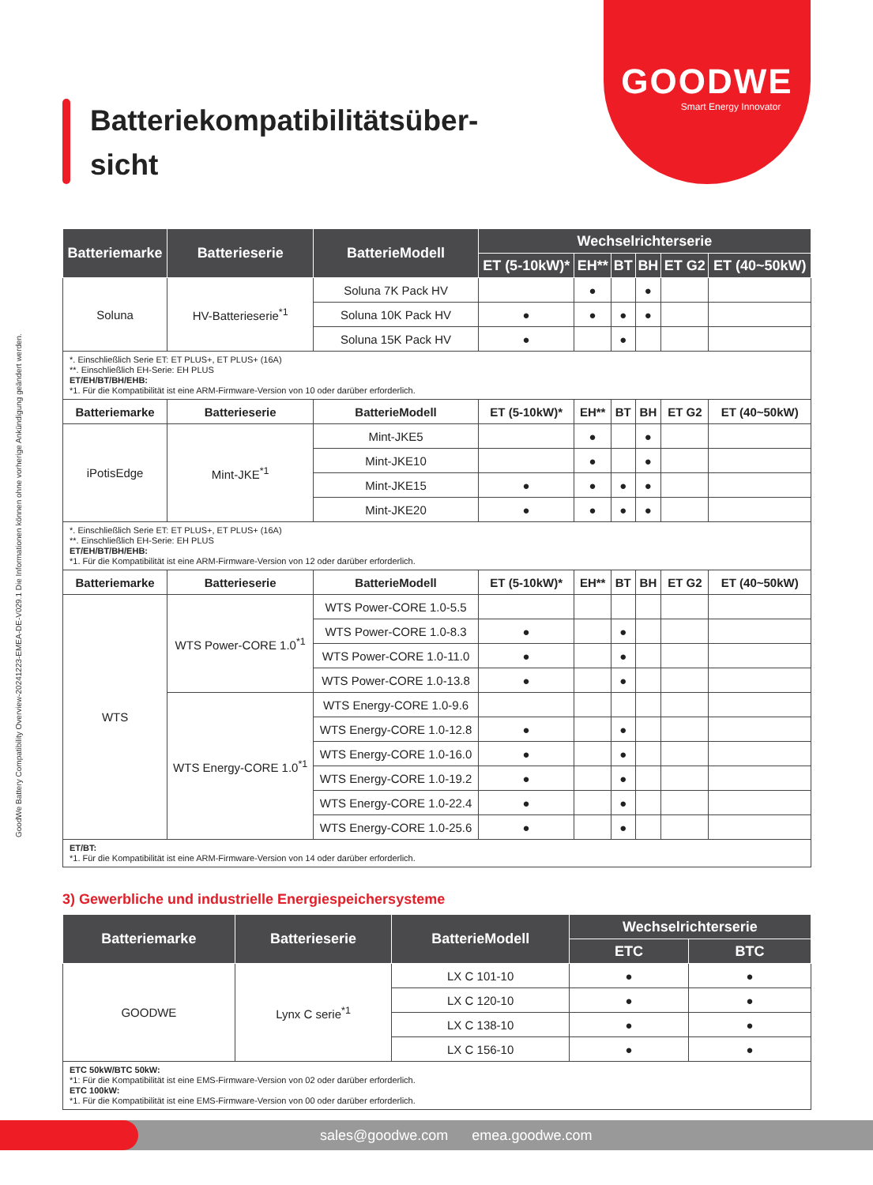GOODWE
Smart Energy Innovator
Batteriekompatibilitätsüber-
sicht
GoodWe Battery Compatibility Overview-20241223-EMEA-DE-V029.1 Die Informationen können ohne vorherige Ankündigung geändert werden.
| Batteriemarke | Batterieserie | BatterieModell | Wechselrichterserie | | | | | |
| --- | --- | --- | --- | --- | --- | --- | --- | --- |
| | | | ET (5-10kW)* | EH** | BT | BH | ET G2 | ET (40~50kW) |
| Soluna | HV-Batterieserie<sup>*1</sup> | Soluna 7K Pack HV | | ● | | ● | | |
| | | Soluna 10K Pack HV | ● | ● | ● | ● | | |
| | | Soluna 15K Pack HV | ● | | ● | | | |
| *. Einschließlich Serie ET: ET PLUS+, ET PLUS+ (16A) **. Einschließlich EH-Serie: EH PLUS ET/EH/BT/BH/EHB: *1. Für die Kompatibilität ist eine ARM-Firmware-Version von 10 oder darüber erforderlich. | | | | | | | | |
| Batteriemarke | Batterieserie | BatterieModell | ET (5-10kW)* | EH** | BT | BH | ET G2 | ET (40~50kW) |
| iPotisEdge | Mint-JKE<sup>*1</sup> | Mint-JKE5 | | ● | | ● | | |
| | | Mint-JKE10 | | ● | | ● | | |
| | | Mint-JKE15 | ● | ● | ● | ● | | |
| | | Mint-JKE20 | ● | ● | ● | ● | | |
| *. Einschließlich Serie ET: ET PLUS+, ET PLUS+ (16A) **. Einschließlich EH-Serie: EH PLUS ET/EH/BT/BH/EHB: *1. Für die Kompatibilität ist eine ARM-Firmware-Version von 12 oder darüber erforderlich. | | | | | | | | |
| Batteriemarke | Batterieserie | BatterieModell | ET (5-10kW)* | EH** | BT | BH | ET G2 | ET (40~50kW) |
| WTS | WTS Power-CORE 1.0<sup>*1</sup> | WTS Power-CORE 1.0-5.5 | | | | | | |
| | | WTS Power-CORE 1.0-8.3 | ● | | ● | | | |
| | | WTS Power-CORE 1.0-11.0 | ● | | ● | | | |
| | | WTS Power-CORE 1.0-13.8 | ● | | ● | | | |
| | WTS Energy-CORE 1.0<sup>*1</sup> | WTS Energy-CORE 1.0-9.6 | | | | | | |
| | | WTS Energy-CORE 1.0-12.8 | ● | | ● | | | |
| | | WTS Energy-CORE 1.0-16.0 | ● | | ● | | | |
| | | WTS Energy-CORE 1.0-19.2 | ● | | ● | | | |
| | | WTS Energy-CORE 1.0-22.4 | ● | | ● | | | |
| | | WTS Energy-CORE 1.0-25.6 | ● | | ● | | | |
| ET/BT: *1. Für die Kompatibilität ist eine ARM-Firmware-Version von 14 oder darüber erforderlich. | | | | | | | | |
3) Gewerbliche und industrielle Energiespeichersysteme
| Batteriemarke | Batterieserie | BatterieModell | Wechselrichterserie | |
| --- | --- | --- | --- | --- |
| | | | ETC | BTC |
| GOODWE | Lynx C serie<sup>*1</sup> | LX C 101-10 | ● | ● |
| | | LX C 120-10 | ● | ● |
| | | LX C 138-10 | ● | ● |
| | | LX C 156-10 | ● | ● |
| ETC 50kW/BTC 50kW: *1: Für die Kompatibilität ist eine EMS-Firmware-Version von 02 oder darüber erforderlich. ETC 100kW: *1. Für die Kompatibilität ist eine EMS-Firmware-Version von 00 oder darüber erforderlich. | | | | |
sales@goodwe.com emea.goodwe.com